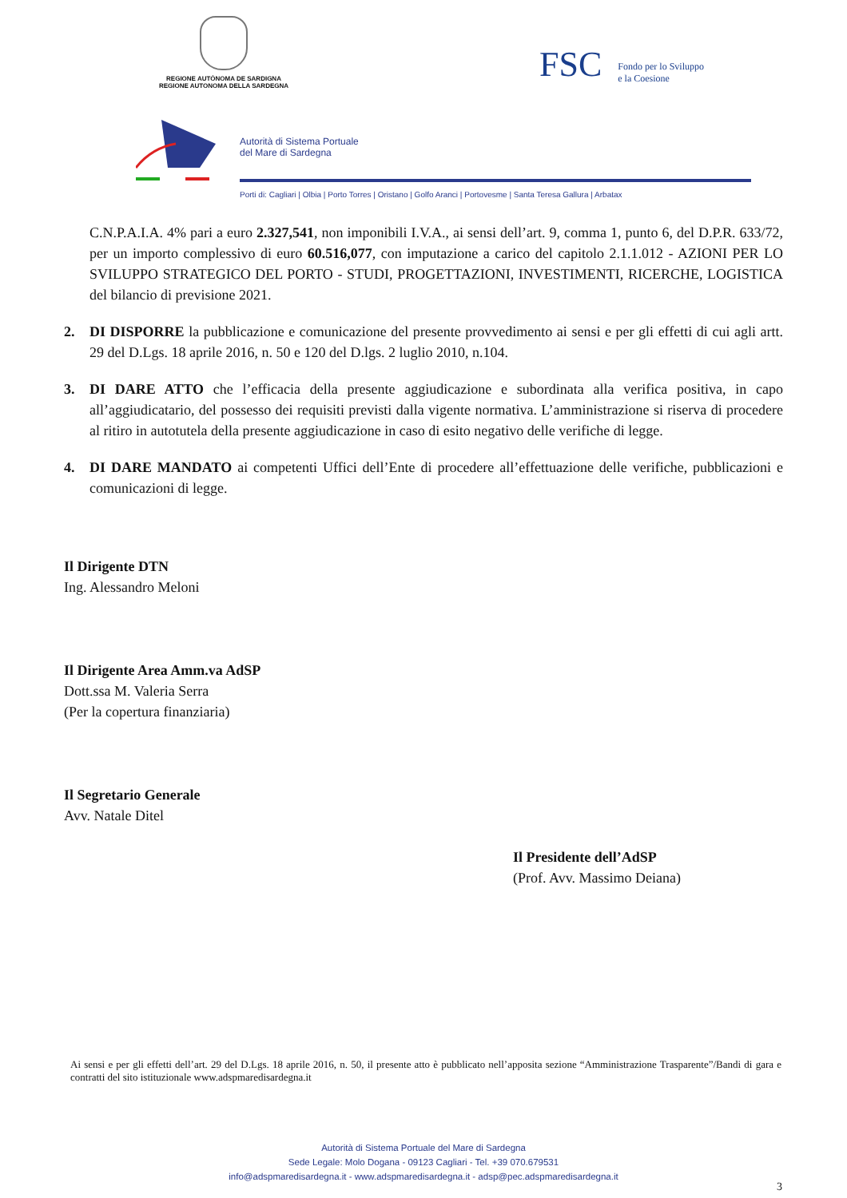REGIONE AUTÒNOMA DE SARDIGNA
REGIONE AUTONOMA DELLA SARDEGNA
FSC Fondo per lo Sviluppo
e la Coesione
Autorità di Sistema Portuale
del Mare di Sardegna
Porti di: Cagliari | Olbia | Porto Torres | Oristano | Golfo Aranci | Portovesme | Santa Teresa Gallura | Arbatax
C.N.P.A.I.A. 4% pari a euro 2.327,541, non imponibili I.V.A., ai sensi dell’art. 9, comma 1, punto 6, del D.P.R. 633/72, per un importo complessivo di euro 60.516,077, con imputazione a carico del capitolo 2.1.1.012 - AZIONI PER LO SVILUPPO STRATEGICO DEL PORTO - STUDI, PROGETTAZIONI, INVESTIMENTI, RICERCHE, LOGISTICA del bilancio di previsione 2021.
2. DI DISPORRE la pubblicazione e comunicazione del presente provvedimento ai sensi e per gli effetti di cui agli artt. 29 del D.Lgs. 18 aprile 2016, n. 50 e 120 del D.lgs. 2 luglio 2010, n.104.
3. DI DARE ATTO che l’efficacia della presente aggiudicazione e subordinata alla verifica positiva, in capo all’aggiudicatario, del possesso dei requisiti previsti dalla vigente normativa. L’amministrazione si riserva di procedere al ritiro in autotutela della presente aggiudicazione in caso di esito negativo delle verifiche di legge.
4. DI DARE MANDATO ai competenti Uffici dell’Ente di procedere all’effettuazione delle verifiche, pubblicazioni e comunicazioni di legge.
Il Dirigente DTN
Ing. Alessandro Meloni
Il Dirigente Area Amm.va AdSP
Dott.ssa M. Valeria Serra
(Per la copertura finanziaria)
Il Segretario Generale
Avv. Natale Ditel
Il Presidente dell’AdSP
(Prof. Avv. Massimo Deiana)
Ai sensi e per gli effetti dell’art. 29 del D.Lgs. 18 aprile 2016, n. 50, il presente atto è pubblicato nell’apposita sezione “Amministrazione Trasparente”/Bandi di gara e contratti del sito istituzionale www.adspmaredisardegna.it
Autorità di Sistema Portuale del Mare di Sardegna
Sede Legale: Molo Dogana - 09123 Cagliari - Tel. +39 070.679531
info@adspmaredisardegna.it - www.adspmaredisardegna.it - adsp@pec.adspmaredisardegna.it
3